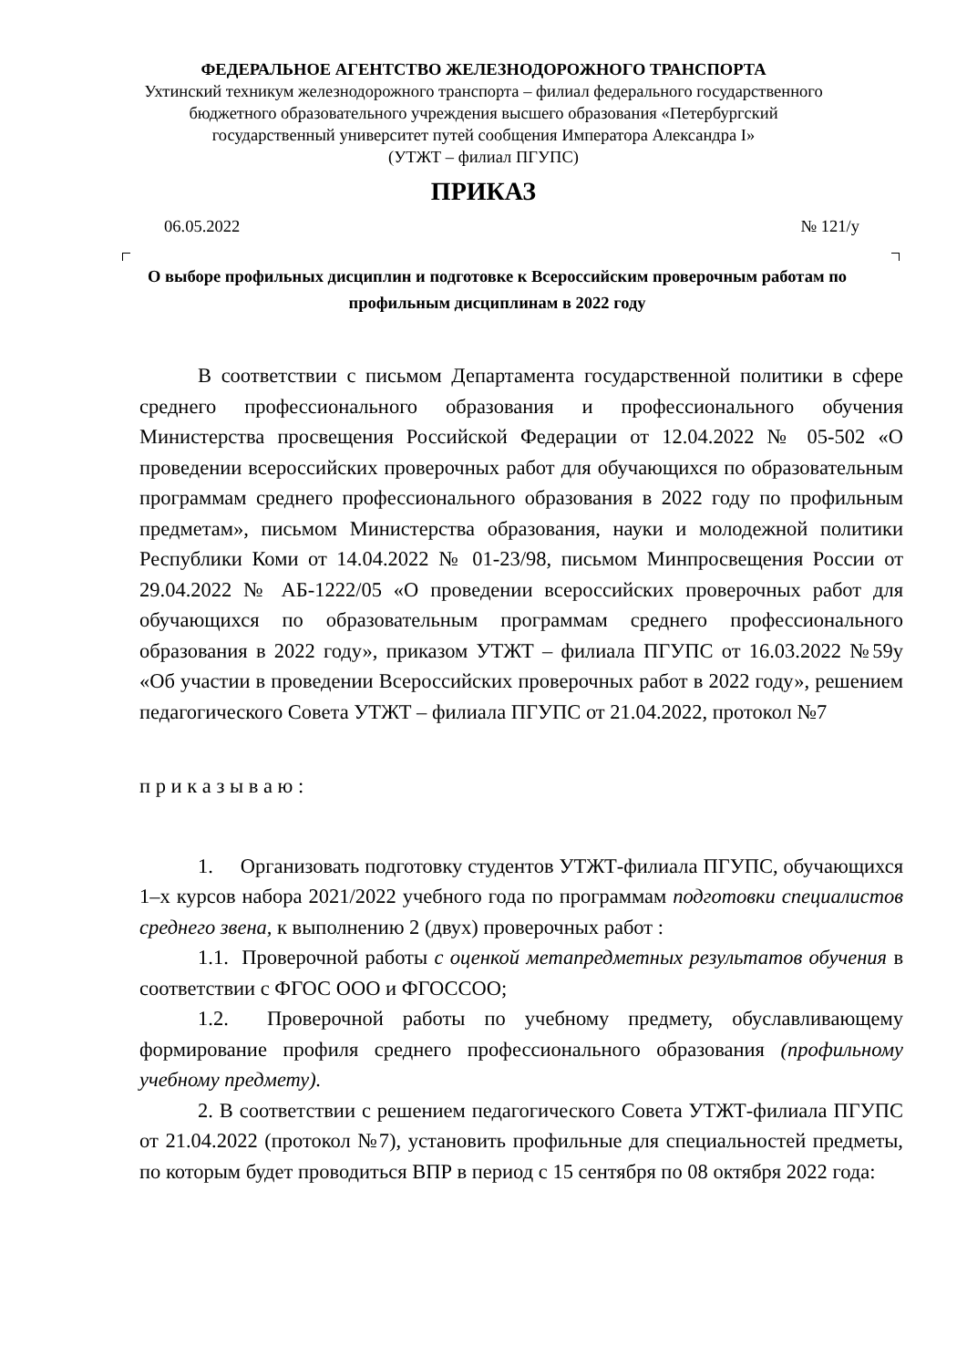ФЕДЕРАЛЬНОЕ АГЕНТСТВО ЖЕЛЕЗНОДОРОЖНОГО ТРАНСПОРТА
Ухтинский техникум железнодорожного транспорта – филиал федерального государственного
бюджетного образовательного учреждения высшего образования «Петербургский
государственный университет путей сообщения Императора Александра I»
(УТЖТ – филиал ПГУПС)
ПРИКАЗ
06.05.2022 № 121/у
О выборе профильных дисциплин и подготовке к Всероссийским проверочным работам по профильным дисциплинам в 2022 году
В соответствии с письмом Департамента государственной политики в сфере среднего профессионального образования и профессионального обучения Министерства просвещения Российской Федерации от 12.04.2022 № 05-502 «О проведении всероссийских проверочных работ для обучающихся по образовательным программам среднего профессионального образования в 2022 году по профильным предметам», письмом Министерства образования, науки и молодежной политики Республики Коми от 14.04.2022 № 01-23/98, письмом Минпросвещения России от 29.04.2022 № АБ-1222/05 «О проведении всероссийских проверочных работ для обучающихся по образовательным программам среднего профессионального образования в 2022 году», приказом УТЖТ – филиала ПГУПС от 16.03.2022 №59у «Об участии в проведении Всероссийских проверочных работ в 2022 году», решением педагогического Совета УТЖТ – филиала ПГУПС от 21.04.2022, протокол №7
п р и к а з ы в а ю :
1. Организовать подготовку студентов УТЖТ-филиала ПГУПС, обучающихся 1–х курсов набора 2021/2022 учебного года по программам подготовки специалистов среднего звена, к выполнению 2 (двух) проверочных работ :
1.1. Проверочной работы с оценкой метапредметных результатов обучения в соответствии с ФГОС ООО и ФГОССОО;
1.2. Проверочной работы по учебному предмету, обуславливающему формирование профиля среднего профессионального образования (профильному учебному предмету).
2. В соответствии с решением педагогического Совета УТЖТ-филиала ПГУПС от 21.04.2022 (протокол №7), установить профильные для специальностей предметы, по которым будет проводиться ВПР в период с 15 сентября по 08 октября 2022 года: